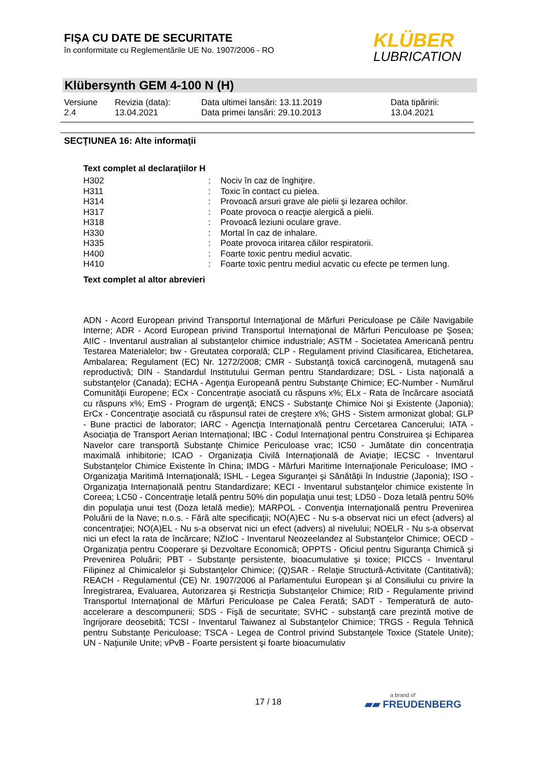FIŞA CU DATE DE SECURITATE
în conformitate cu Reglementările UE No. 1907/2006 - RO
KLÜBER
LUBRICATION
Klübersynth GEM 4-100 N (H)
| Versiune 2.4 | Revizia (data): 13.04.2021 | Data ultimei lansări: 13.11.2019 Data primei lansări: 29.10.2013 | Data tipăririi: 13.04.2021 |
SECŢIUNEA 16: Alte informaţii
Text complet al declaraţiilor H
| H302 | : | Nociv în caz de înghiţire. |
| H311 | : | Toxic în contact cu pielea. |
| H314 | : | Provoacă arsuri grave ale pielii şi lezarea ochilor. |
| H317 | : | Poate provoca o reacţie alergică a pielii. |
| H318 | : | Provoacă leziuni oculare grave. |
| H330 | : | Mortal în caz de inhalare. |
| H335 | : | Poate provoca iritarea căilor respiratorii. |
| H400 | : | Foarte toxic pentru mediul acvatic. |
| H410 | : | Foarte toxic pentru mediul acvatic cu efecte pe termen lung. |
Text complet al altor abrevieri
ADN - Acord European privind Transportul Internaţional de Mărfuri Periculoase pe Căile Navigabile Interne; ADR - Acord European privind Transportul Internaţional de Mărfuri Periculoase pe Şosea; AIIC - Inventarul australian al substanțelor chimice industriale; ASTM - Societatea Americană pentru Testarea Materialelor; bw - Greutatea corporală; CLP - Regulament privind Clasificarea, Etichetarea, Ambalarea; Regulament (EC) Nr. 1272/2008; CMR - Substanţă toxică carcinogenă, mutagenă sau reproductivă; DIN - Standardul Institutului German pentru Standardizare; DSL - Lista naţională a substanţelor (Canada); ECHA - Agenţia Europeană pentru Substanţe Chimice; EC-Number - Numărul Comunităţii Europene; ECx - Concentraţie asociată cu răspuns x%; ELx - Rata de încărcare asociată cu răspuns x%; EmS - Program de urgenţă; ENCS - Substanţe Chimice Noi şi Existente (Japonia); ErCx - Concentraţie asociată cu răspunsul ratei de creştere x%; GHS - Sistem armonizat global; GLP - Bune practici de laborator; IARC - Agencţia Internaţională pentru Cercetarea Cancerului; IATA - Asociaţia de Transport Aerian Internaţional; IBC - Codul Internaţional pentru Construirea şi Echiparea Navelor care transportă Substanţe Chimice Periculoase vrac; IC50 - Jumătate din concentraţia maximală inhibitorie; ICAO - Organizaţia Civilă Internaţională de Aviaţie; IECSC - Inventarul Substanţelor Chimice Existente în China; IMDG - Mărfuri Maritime Internaţionale Periculoase; IMO - Organizaţia Maritimă Internaţională; ISHL - Legea Siguranţei şi Sănătăţii în Industrie (Japonia); ISO - Organizaţia Internaţională pentru Standardizare; KECI - Inventarul substanţelor chimice existente în Coreea; LC50 - Concentraţie letală pentru 50% din populaţia unui test; LD50 - Doza letală pentru 50% din populaţia unui test (Doza letală medie); MARPOL - Convenţia Internaţională pentru Prevenirea Poluării de la Nave; n.o.s. - Fără alte specificaţii; NO(A)EC - Nu s-a observat nici un efect (advers) al concentraţiei; NO(A)EL - Nu s-a observat nici un efect (advers) al nivelului; NOELR - Nu s-a observat nici un efect la rata de încărcare; NZIoC - Inventarul Neozeelandez al Substanţelor Chimice; OECD - Organizaţia pentru Cooperare şi Dezvoltare Economică; OPPTS - Oficiul pentru Siguranţa Chimică şi Prevenirea Poluării; PBT - Substanţe persistente, bioacumulative şi toxice; PICCS - Inventarul Filipinez al Chimicalelor şi Substanţelor Chimice; (Q)SAR - Relaţie Structură-Activitate (Cantitativă); REACH - Regulamentul (CE) Nr. 1907/2006 al Parlamentului European şi al Consiliului cu privire la Înregistrarea, Evaluarea, Autorizarea şi Restricţia Substanţelor Chimice; RID - Regulamente privind Transportul Internaţional de Mărfuri Periculoase pe Calea Ferată; SADT - Temperatură de auto-accelerare a descompunerii; SDS - Fişă de securitate; SVHC - substanţă care prezintă motive de îngrijorare deosebită; TCSI - Inventarul Taiwanez al Substanţelor Chimice; TRGS - Regula Tehnică pentru Substanţe Periculoase; TSCA - Legea de Control privind Substanţele Toxice (Statele Unite); UN - Naţiunile Unite; vPvB - Foarte persistent şi foarte bioacumulativ
17 / 18 a brand of
▰▰ FREUDENBERG